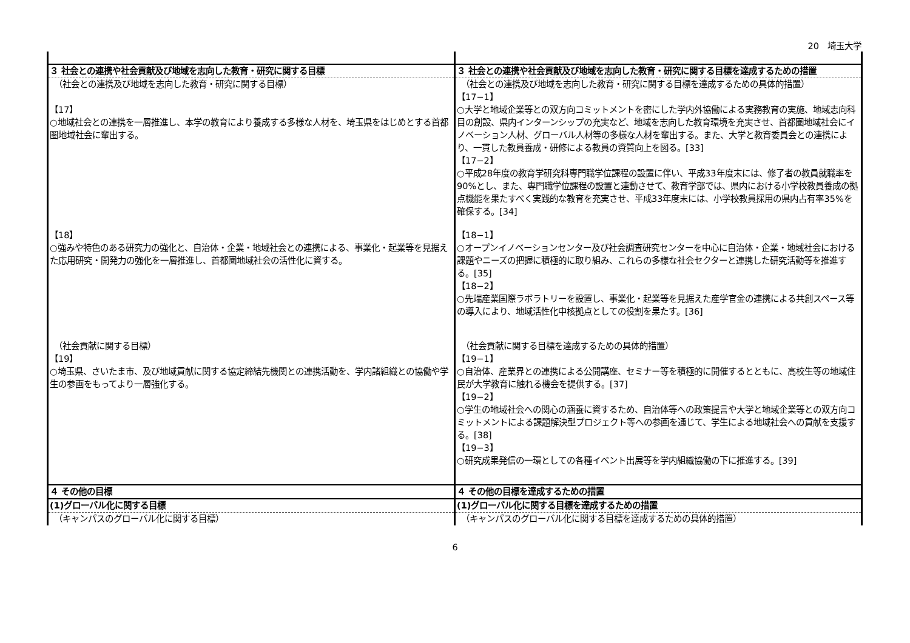20　埼玉大学
| ３ 社会との連携や社会貢献及び地域を志向した教育・研究に関する目標 | ３ 社会との連携や社会貢献及び地域を志向した教育・研究に関する目標を達成するための措置 |
| （社会との連携及び地域を志向した教育・研究に関する目標） 【17】 ○地域社会との連携を一層推進し、本学の教育により養成する多様な人材を、埼玉県をはじめとする首都圏地域社会に輩出する。 | （社会との連携及び地域を志向した教育・研究に関する目標を達成するための具体的措置） 【17−1】 ○大学と地域企業等との双方向コミットメントを密にした学内外協働による実務教育の実施、地域志向科目の創設、県内インターンシップの充実など、地域を志向した教育環境を充実させ、首都圏地域社会にイノベーション人材、グローバル人材等の多様な人材を輩出する。また、大学と教育委員会との連携により、一貫した教員養成・研修による教員の資質向上を図る。[33] 【17−2】 ○平成28年度の教育学研究科専門職学位課程の設置に伴い、平成33年度末には、修了者の教員就職率を90%とし、また、専門職学位課程の設置と連動させて、教育学部では、県内における小学校教員養成の拠点機能を果たすべく実践的な教育を充実させ、平成33年度末には、小学校教員採用の県内占有率35%を確保する。[34] |
| 【18】 ○強みや特色のある研究力の強化と、自治体・企業・地域社会との連携による、事業化・起業等を見据えた応用研究・開発力の強化を一層推進し、首都圏地域社会の活性化に資する。 | 【18−1】 ○オープンイノベーションセンター及び社会調査研究センターを中心に自治体・企業・地域社会における課題やニーズの把握に積極的に取り組み、これらの多様な社会セクターと連携した研究活動等を推進する。[35] 【18−2】 ○先端産業国際ラボラトリーを設置し、事業化・起業等を見据えた産学官金の連携による共創スペース等の導入により、地域活性化中核拠点としての役割を果たす。[36] |
| （社会貢献に関する目標） 【19】 ○埼玉県、さいたま市、及び地域貢献に関する協定締結先機関との連携活動を、学内諸組織との協働や学生の参画をもってより一層強化する。 | （社会貢献に関する目標を達成するための具体的措置） 【19−1】 ○自治体、産業界との連携による公開講座、セミナー等を積極的に開催するとともに、高校生等の地域住民が大学教育に触れる機会を提供する。[37] 【19−2】 ○学生の地域社会への関心の涵養に資するため、自治体等への政策提言や大学と地域企業等との双方向コミットメントによる課題解決型プロジェクト等への参画を通じて、学生による地域社会への貢献を支援する。[38] 【19−3】 ○研究成果発信の一環としての各種イベント出展等を学内組織協働の下に推進する。[39] |
| ４ その他の目標 | ４ その他の目標を達成するための措置 |
| (1)グローバル化に関する目標 | (1)グローバル化に関する目標を達成するための措置 |
| （キャンパスのグローバル化に関する目標） | （キャンパスのグローバル化に関する目標を達成するための具体的措置） |
6